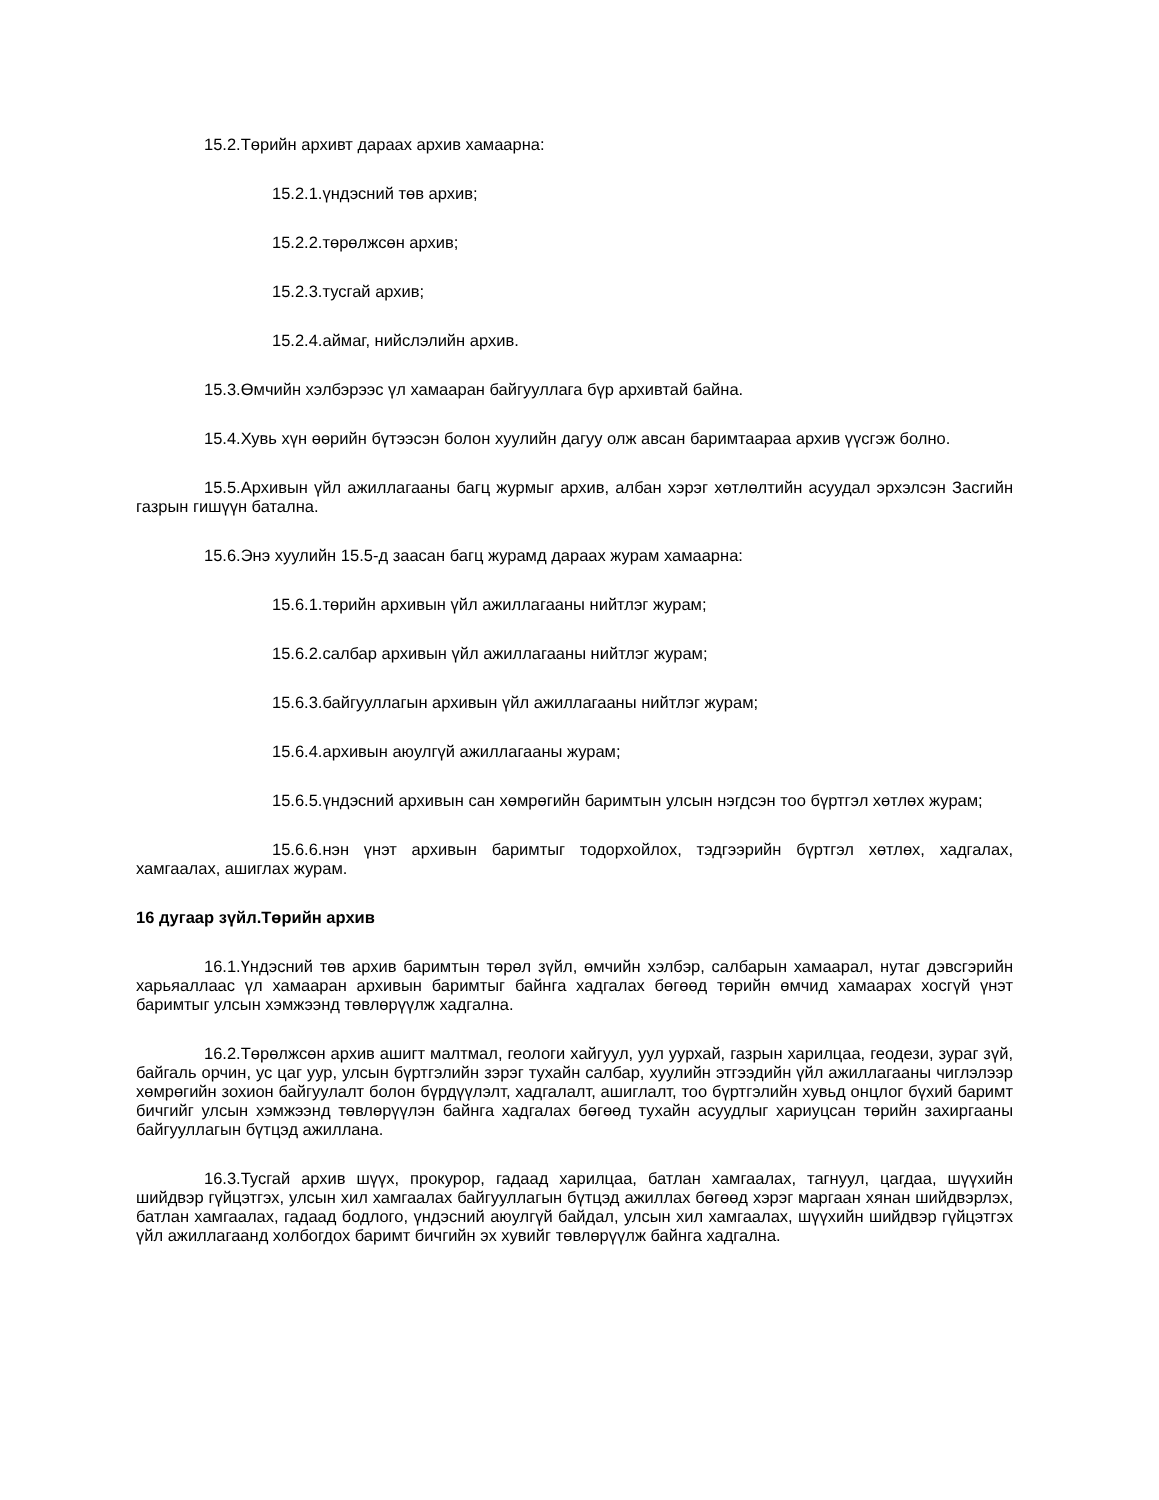15.2.Төрийн архивт дараах архив хамаарна:
15.2.1.үндэсний төв архив;
15.2.2.төрөлжсөн архив;
15.2.3.тусгай архив;
15.2.4.аймаг, нийслэлийн архив.
15.3.Өмчийн хэлбэрээс үл хамааран байгууллага бүр архивтай байна.
15.4.Хувь хүн өөрийн бүтээсэн болон хуулийн дагуу олж авсан баримтаараа архив үүсгэж болно.
15.5.Архивын үйл ажиллагааны багц журмыг архив, албан хэрэг хөтлөлтийн асуудал эрхэлсэн Засгийн газрын гишүүн батална.
15.6.Энэ хуулийн 15.5-д заасан багц журамд дараах журам хамаарна:
15.6.1.төрийн архивын үйл ажиллагааны нийтлэг журам;
15.6.2.салбар архивын үйл ажиллагааны нийтлэг журам;
15.6.3.байгууллагын архивын үйл ажиллагааны нийтлэг журам;
15.6.4.архивын аюулгүй ажиллагааны журам;
15.6.5.үндэсний архивын сан хөмрөгийн баримтын улсын нэгдсэн тоо бүртгэл хөтлөх журам;
15.6.6.нэн үнэт архивын баримтыг тодорхойлох, тэдгээрийн бүртгэл хөтлөх, хадгалах, хамгаалах, ашиглах журам.
16 дугаар зүйл.Төрийн архив
16.1.Үндэсний төв архив баримтын төрөл зүйл, өмчийн хэлбэр, салбарын хамаарал, нутаг дэвсгэрийн харьяаллаас үл хамааран архивын баримтыг байнга хадгалах бөгөөд төрийн өмчид хамаарах хосгүй үнэт баримтыг улсын хэмжээнд төвлөрүүлж хадгална.
16.2.Төрөлжсөн архив ашигт малтмал, геологи хайгуул, уул уурхай, газрын харилцаа, геодези, зураг зүй, байгаль орчин, ус цаг уур, улсын бүртгэлийн зэрэг тухайн салбар, хуулийн этгээдийн үйл ажиллагааны чиглэлээр хөмрөгийн зохион байгуулалт болон бүрдүүлэлт, хадгалалт, ашиглалт, тоо бүртгэлийн хувьд онцлог бүхий баримт бичгийг улсын хэмжээнд төвлөрүүлэн байнга хадгалах бөгөөд тухайн асуудлыг хариуцсан төрийн захиргааны байгууллагын бүтцэд ажиллана.
16.3.Тусгай архив шүүх, прокурор, гадаад харилцаа, батлан хамгаалах, тагнуул, цагдаа, шүүхийн шийдвэр гүйцэтгэх, улсын хил хамгаалах байгууллагын бүтцэд ажиллах бөгөөд хэрэг маргаан хянан шийдвэрлэх, батлан хамгаалах, гадаад бодлого, үндэсний аюулгүй байдал, улсын хил хамгаалах, шүүхийн шийдвэр гүйцэтгэх үйл ажиллагаанд холбогдох баримт бичгийн эх хувийг төвлөрүүлж байнга хадгална.